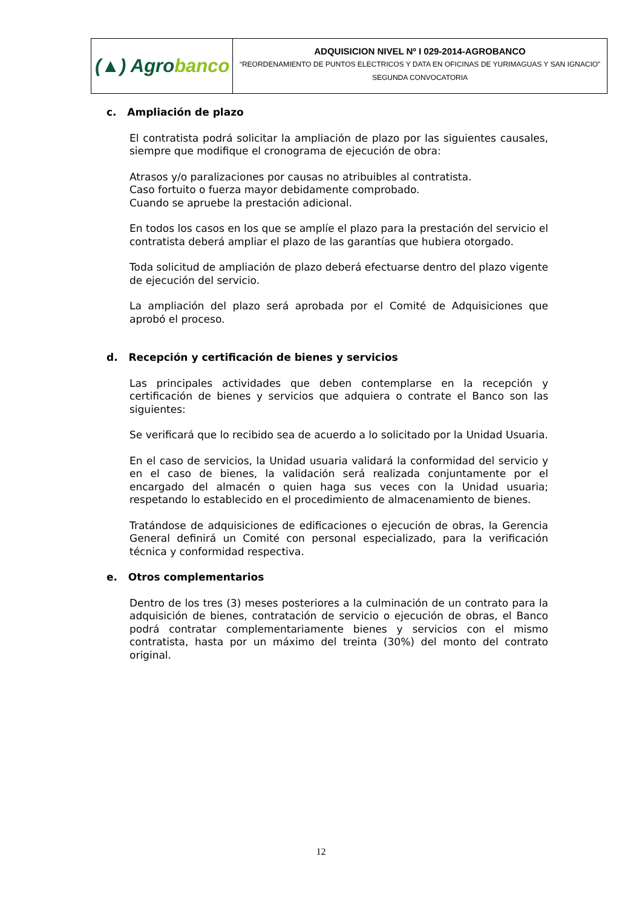| (▲) Agro banco | ADQUISICION NIVEL Nº I 029-2014-AGROBANCO “REORDENAMIENTO DE PUNTOS ELECTRICOS Y DATA EN OFICINAS DE YURIMAGUAS Y SAN IGNACIO” SEGUNDA CONVOCATORIA |
c. Ampliación de plazo
El contratista podrá solicitar la ampliación de plazo por las siguientes causales, siempre que modifique el cronograma de ejecución de obra:
Atrasos y/o paralizaciones por causas no atribuibles al contratista.
Caso fortuito o fuerza mayor debidamente comprobado.
Cuando se apruebe la prestación adicional.
En todos los casos en los que se amplíe el plazo para la prestación del servicio el contratista deberá ampliar el plazo de las garantías que hubiera otorgado.
Toda solicitud de ampliación de plazo deberá efectuarse dentro del plazo vigente de ejecución del servicio.
La ampliación del plazo será aprobada por el Comité de Adquisiciones que aprobó el proceso.
d. Recepción y certificación de bienes y servicios
Las principales actividades que deben contemplarse en la recepción y certificación de bienes y servicios que adquiera o contrate el Banco son las siguientes:
Se verificará que lo recibido sea de acuerdo a lo solicitado por la Unidad Usuaria.
En el caso de servicios, la Unidad usuaria validará la conformidad del servicio y en el caso de bienes, la validación será realizada conjuntamente por el encargado del almacén o quien haga sus veces con la Unidad usuaria; respetando lo establecido en el procedimiento de almacenamiento de bienes.
Tratándose de adquisiciones de edificaciones o ejecución de obras, la Gerencia General definirá un Comité con personal especializado, para la verificación técnica y conformidad respectiva.
e. Otros complementarios
Dentro de los tres (3) meses posteriores a la culminación de un contrato para la adquisición de bienes, contratación de servicio o ejecución de obras, el Banco podrá contratar complementariamente bienes y servicios con el mismo contratista, hasta por un máximo del treinta (30%) del monto del contrato original.
12